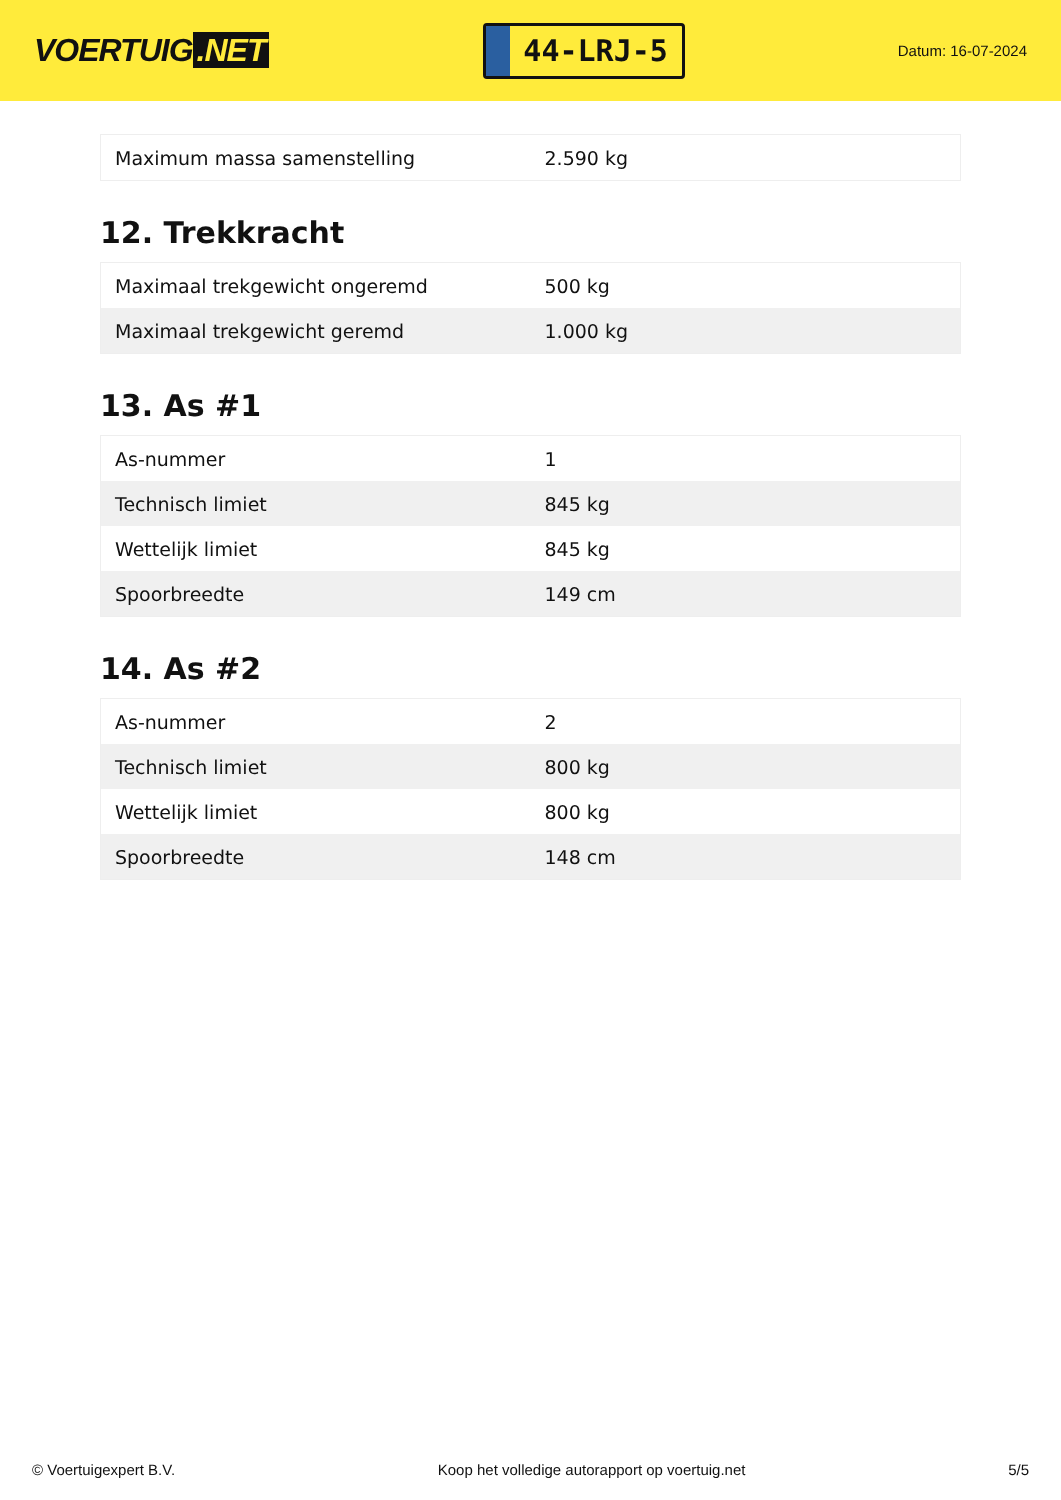VOERTUIG.NET
44-LRJ-5
Datum: 16-07-2024
| Maximum massa samenstelling | 2.590 kg |
12. Trekkracht
| Maximaal trekgewicht ongeremd | 500 kg |
| Maximaal trekgewicht geremd | 1.000 kg |
13. As #1
| As-nummer | 1 |
| Technisch limiet | 845 kg |
| Wettelijk limiet | 845 kg |
| Spoorbreedte | 149 cm |
14. As #2
| As-nummer | 2 |
| Technisch limiet | 800 kg |
| Wettelijk limiet | 800 kg |
| Spoorbreedte | 148 cm |
© Voertuigexpert B.V. Koop het volledige autorapport op voertuig.net 5/5